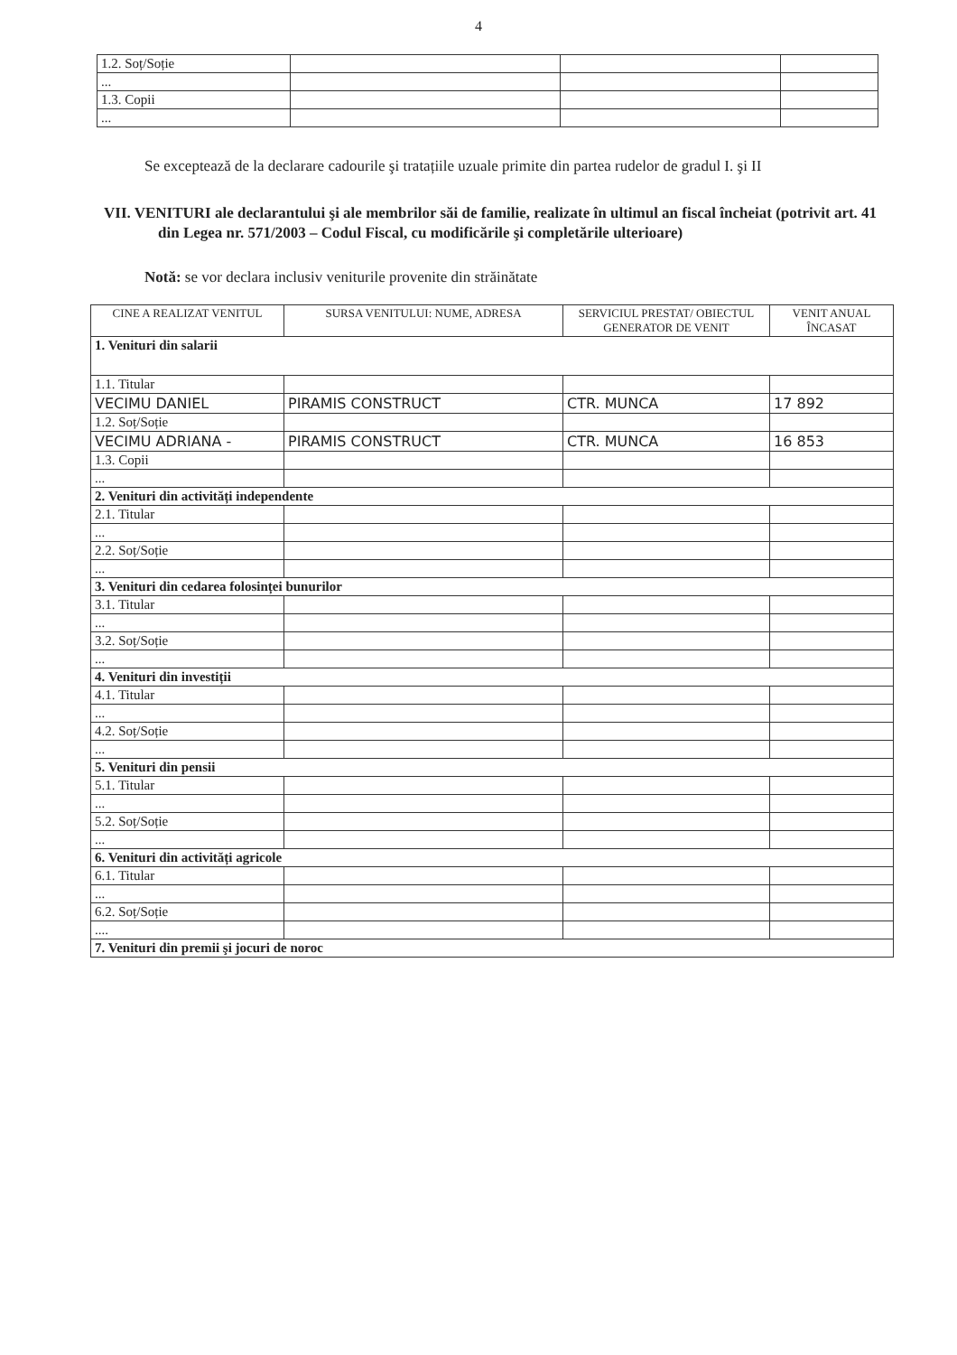4
| 1.2. Soț/Soție | | | |
| ... | | | |
| 1.3. Copii | | | |
| ... | | | |
Se exceptează de la declarare cadourile şi tratațiile uzuale primite din partea rudelor de gradul I. şi II
VII. VENITURI ale declarantului şi ale membrilor săi de familie, realizate în ultimul an fiscal încheiat (potrivit art. 41 din Legea nr. 571/2003 – Codul Fiscal, cu modificările şi completările ulterioare)
Notă: se vor declara inclusiv veniturile provenite din străinătate
| CINE A REALIZAT VENITUL | SURSA VENITULUI: NUME, ADRESA | SERVICIUL PRESTAT/ OBIECTUL GENERATOR DE VENIT | VENIT ANUAL ÎNCASAT |
| --- | --- | --- | --- |
| 1. Venituri din salarii | | | |
| 1.1. Titular | | | |
| VECIMU DANIEL | PIRAMIS CONSTRUCT | CTR. MUNCA | 17 892 |
| 1.2. Soț/Soție | | | |
| VECIMU ADRIANA - | PIRAMIS CONSTRUCT | CTR. MUNCA | 16 853 |
| 1.3. Copii | | | |
| ... | | | |
| 2. Venituri din activități independente | | | |
| 2.1. Titular | | | |
| ... | | | |
| 2.2. Soț/Soție | | | |
| ... | | | |
| 3. Venituri din cedarea folosinței bunurilor | | | |
| 3.1. Titular | | | |
| ... | | | |
| 3.2. Soț/Soție | | | |
| ... | | | |
| 4. Venituri din investiții | | | |
| 4.1. Titular | | | |
| ... | | | |
| 4.2. Soț/Soție | | | |
| ... | | | |
| 5. Venituri din pensii | | | |
| 5.1. Titular | | | |
| ... | | | |
| 5.2. Soț/Soție | | | |
| ... | | | |
| 6. Venituri din activități agricole | | | |
| 6.1. Titular | | | |
| ... | | | |
| 6.2. Soț/Soție | | | |
| .... | | | |
| 7. Venituri din premii şi jocuri de noroc | | | |